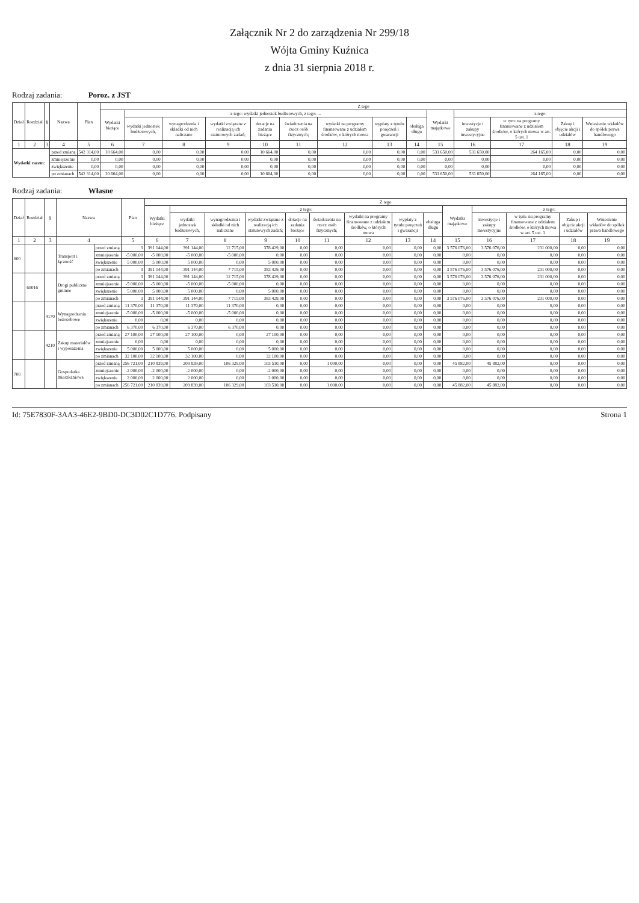Załącznik Nr 2 do zarządzenia Nr 299/18
Wójta Gminy Kuźnica
z dnia 31 sierpnia 2018 r.
Rodzaj zadania: Poroz. z JST
| Dział | Rozdział | § | Nazwa | | Plan | Z tego | | | | | | | | | | | | | |
| --- | --- | --- | --- | --- | --- | --- | --- | --- | --- | --- | --- | --- | --- | --- | --- | --- | --- | --- | --- |
| | | | | | | Wydatki bieżące | z tego: wydatki jednostek budżetowych, z tego: ... | | | | | | | | Wydatki majątkowe | z tego: | | | |
| | | | | | | | wydatki jednostek budżetowych, | wynagrodzenia i składki od nich naliczane | wydatki związane z realizacją ich statutowych zadań; | dotacje na zadania bieżące | świadczenia na rzecz osób fizycznych; | wydatki na programy finansowane z udziałem środków, o których mowa | wypłaty z tytułu poręczeń i gwarancji | obsługa długu | | inwestycje i zakupy inwestycyjne | w tym: na programy finansowane z udziałem środków, o których mowa w art. 5 ust. 1 | Zakup i objęcie akcji i udziałów | Wniesienie wkładów do spółek prawa handlowego |
| 1 | 2 | 3 | 4 | | 5 | 6 | 7 | 8 | 9 | 10 | 11 | 12 | 13 | 14 | 15 | 16 | 17 | 18 | 19 |
| Wydatki razem: | | | | przed zmianą | 542 314,00 | 10 664,00 | 0,00 | 0,00 | 0,00 | 10 664,00 | 0,00 | 0,00 | 0,00 | 0,00 | 531 650,00 | 531 650,00 | 264 165,00 | 0,00 | 0,00 |
| | | | | zmniejszenie | 0,00 | 0,00 | 0,00 | 0,00 | 0,00 | 0,00 | 0,00 | 0,00 | 0,00 | 0,00 | 0,00 | 0,00 | 0,00 | 0,00 | 0,00 |
| | | | | zwiększenie | 0,00 | 0,00 | 0,00 | 0,00 | 0,00 | 0,00 | 0,00 | 0,00 | 0,00 | 0,00 | 0,00 | 0,00 | 0,00 | 0,00 | 0,00 |
| | | | | po zmianach | 542 314,00 | 10 664,00 | 0,00 | 0,00 | 0,00 | 10 664,00 | 0,00 | 0,00 | 0,00 | 0,00 | 531 650,00 | 531 650,00 | 264 165,00 | 0,00 | 0,00 |
Rodzaj zadania: Własne
| Dział | Rozdział | § | Nazwa | | Plan | Z tego | | | | | | | | | | | | | |
| --- | --- | --- | --- | --- | --- | --- | --- | --- | --- | --- | --- | --- | --- | --- | --- | --- | --- | --- | --- |
| | | | | | | Wydatki bieżące | z tego: | | | | | | | | Wydatki majątkowe | z tego: | | | |
| | | | | | | | wydatki jednostek budżetowych, | wynagrodzenia i składki od nich naliczane | wydatki związane z realizacją ich statutowych zadań; | dotacje na zadania bieżące | świadczenia na rzecz osób fizycznych; | wydatki na programy finansowane z udziałem środków, o których mowa | wypłaty z tytułu poręczeń i gwarancji | obsługa długu | | inwestycje i zakupy inwestycyjne | w tym: na programy finansowane z udziałem środków, o których mowa w art. 5 ust. 1 | Zakup i objęcie akcji i udziałów | Wniesienie wkładów do spółek prawa handlowego |
| 1 | 2 | 3 | 4 | | 5 | 6 | 7 | 8 | 9 | 10 | 11 | 12 | 13 | 14 | 15 | 16 | 17 | 18 | 19 |
| 600 | | | Transport i łączność | przed zmianą | 3 | 391 144,00 | 391 144,00 | 12 715,00 | 378 429,00 | 0,00 | 0,00 | 0,00 | 0,00 | 0,00 | 3 576 076,00 | 3 576 076,00 | 231 000,00 | 0,00 | 0,00 |
| | | | | zmniejszenie | -5 000,00 | -5 000,00 | -5 000,00 | -5 000,00 | 0,00 | 0,00 | 0,00 | 0,00 | 0,00 | 0,00 | 0,00 | 0,00 | 0,00 | 0,00 | 0,00 |
| | | | | zwiększenie | 5 000,00 | 5 000,00 | 5 000,00 | 0,00 | 5 000,00 | 0,00 | 0,00 | 0,00 | 0,00 | 0,00 | 0,00 | 0,00 | 0,00 | 0,00 | 0,00 |
| | | | | po zmianach | 3 | 391 144,00 | 391 144,00 | 7 715,00 | 383 429,00 | 0,00 | 0,00 | 0,00 | 0,00 | 0,00 | 3 576 076,00 | 3 576 076,00 | 231 000,00 | 0,00 | 0,00 |
| | 60016 | | Drogi publiczne gminne | przed zmianą | 3 | 391 144,00 | 391 144,00 | 12 715,00 | 378 429,00 | 0,00 | 0,00 | 0,00 | 0,00 | 0,00 | 3 576 076,00 | 3 576 076,00 | 231 000,00 | 0,00 | 0,00 |
| | | | | zmniejszenie | -5 000,00 | -5 000,00 | -5 000,00 | -5 000,00 | 0,00 | 0,00 | 0,00 | 0,00 | 0,00 | 0,00 | 0,00 | 0,00 | 0,00 | 0,00 | 0,00 |
| | | | | zwiększenie | 5 000,00 | 5 000,00 | 5 000,00 | 0,00 | 5 000,00 | 0,00 | 0,00 | 0,00 | 0,00 | 0,00 | 0,00 | 0,00 | 0,00 | 0,00 | 0,00 |
| | | | | po zmianach | 3 | 391 144,00 | 391 144,00 | 7 715,00 | 383 429,00 | 0,00 | 0,00 | 0,00 | 0,00 | 0,00 | 3 576 076,00 | 3 576 076,00 | 231 000,00 | 0,00 | 0,00 |
| | | 4170 | Wynagrodzenia bezosobowe | przed zmianą | 11 370,00 | 11 370,00 | 11 370,00 | 11 370,00 | 0,00 | 0,00 | 0,00 | 0,00 | 0,00 | 0,00 | 0,00 | 0,00 | 0,00 | 0,00 | 0,00 |
| | | | | zmniejszenie | -5 000,00 | -5 000,00 | -5 000,00 | -5 000,00 | 0,00 | 0,00 | 0,00 | 0,00 | 0,00 | 0,00 | 0,00 | 0,00 | 0,00 | 0,00 | 0,00 |
| | | | | zwiększenie | 0,00 | 0,00 | 0,00 | 0,00 | 0,00 | 0,00 | 0,00 | 0,00 | 0,00 | 0,00 | 0,00 | 0,00 | 0,00 | 0,00 | 0,00 |
| | | | | po zmianach | 6 370,00 | 6 370,00 | 6 370,00 | 6 370,00 | 0,00 | 0,00 | 0,00 | 0,00 | 0,00 | 0,00 | 0,00 | 0,00 | 0,00 | 0,00 | 0,00 |
| | | 4210 | Zakup materiałów i wyposażenia | przed zmianą | 27 100,00 | 27 100,00 | 27 100,00 | 0,00 | 27 100,00 | 0,00 | 0,00 | 0,00 | 0,00 | 0,00 | 0,00 | 0,00 | 0,00 | 0,00 | 0,00 |
| | | | | zmniejszenie | 0,00 | 0,00 | 0,00 | 0,00 | 0,00 | 0,00 | 0,00 | 0,00 | 0,00 | 0,00 | 0,00 | 0,00 | 0,00 | 0,00 | 0,00 |
| | | | | zwiększenie | 5 000,00 | 5 000,00 | 5 000,00 | 0,00 | 5 000,00 | 0,00 | 0,00 | 0,00 | 0,00 | 0,00 | 0,00 | 0,00 | 0,00 | 0,00 | 0,00 |
| | | | | po zmianach | 32 100,00 | 32 100,00 | 32 100,00 | 0,00 | 32 100,00 | 0,00 | 0,00 | 0,00 | 0,00 | 0,00 | 0,00 | 0,00 | 0,00 | 0,00 | 0,00 |
| 700 | | | Gospodarka mieszkaniowa | przed zmianą | 256 721,00 | 210 839,00 | 209 839,00 | 106 329,00 | 103 510,00 | 0,00 | 1 000,00 | 0,00 | 0,00 | 0,00 | 45 882,00 | 45 882,00 | 0,00 | 0,00 | 0,00 |
| | | | | zmniejszenie | -2 000,00 | -2 000,00 | -2 000,00 | 0,00 | -2 000,00 | 0,00 | 0,00 | 0,00 | 0,00 | 0,00 | 0,00 | 0,00 | 0,00 | 0,00 | 0,00 |
| | | | | zwiększenie | 2 000,00 | 2 000,00 | 2 000,00 | 0,00 | 2 000,00 | 0,00 | 0,00 | 0,00 | 0,00 | 0,00 | 0,00 | 0,00 | 0,00 | 0,00 | 0,00 |
| | | | | po zmianach | 256 721,00 | 210 839,00 | 209 839,00 | 106 329,00 | 103 510,00 | 0,00 | 1 000,00 | 0,00 | 0,00 | 0,00 | 45 882,00 | 45 882,00 | 0,00 | 0,00 | 0,00 |
Id: 75E7830F-3AA3-46E2-9BD0-DC3D02C1D776. Podpisany Strona 1